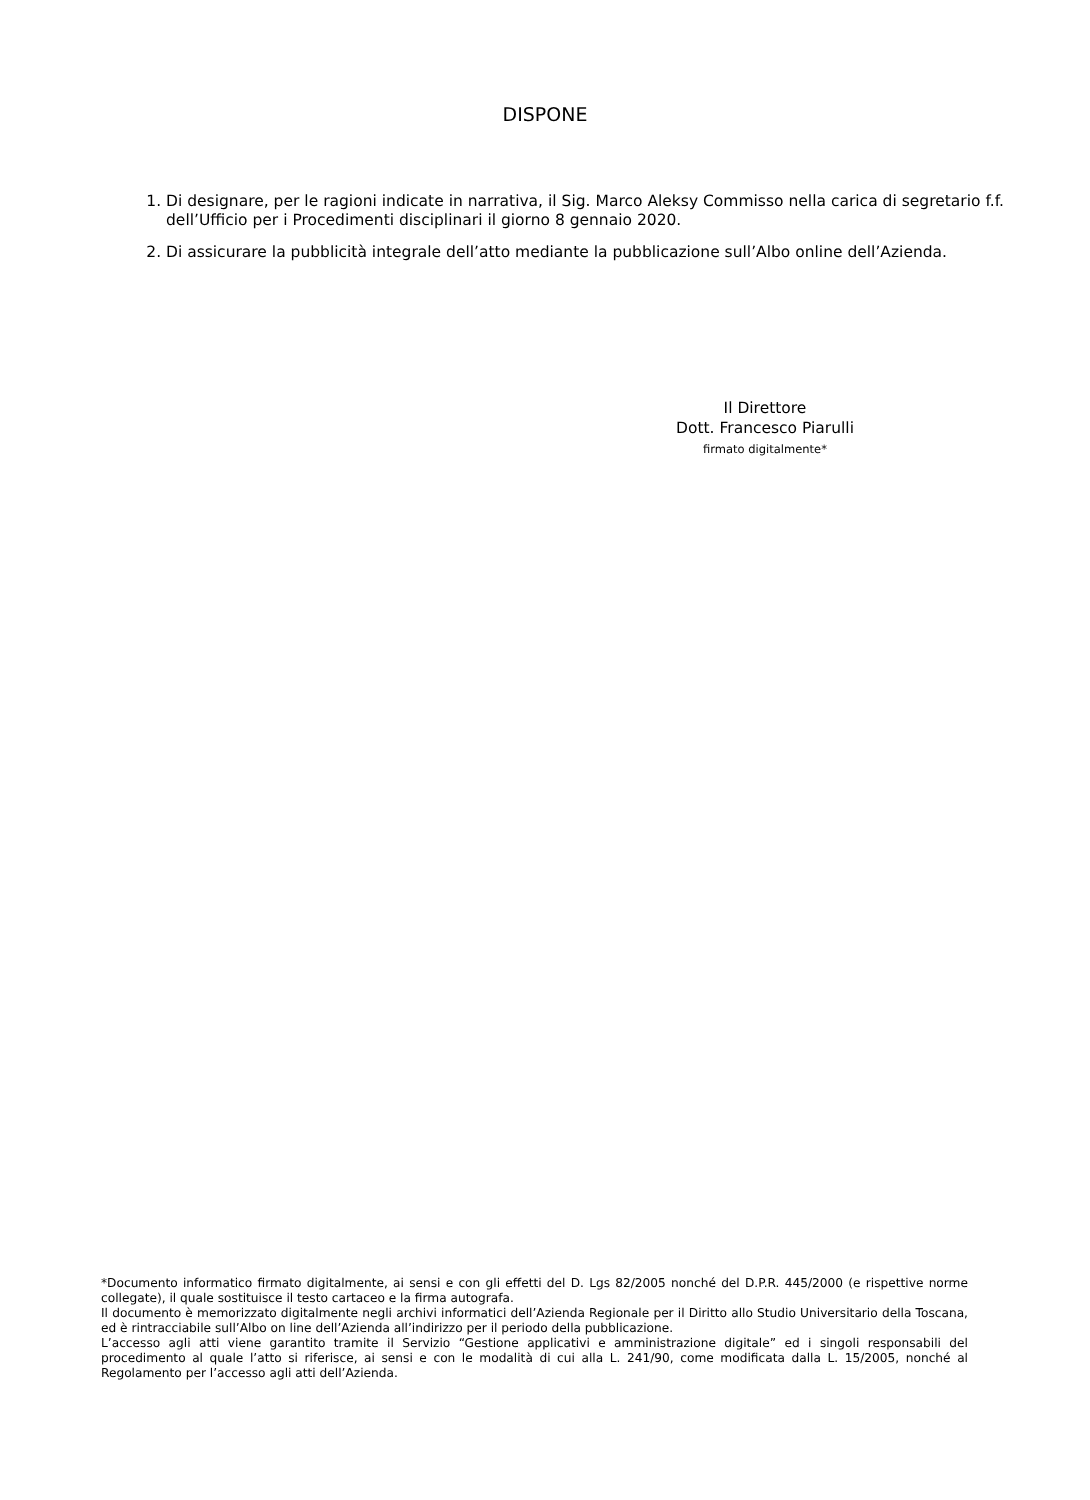DISPONE
1. Di designare, per le ragioni indicate in narrativa, il Sig. Marco Aleksy Commisso nella carica di segretario f.f. dell’Ufficio per i Procedimenti disciplinari il giorno 8 gennaio 2020.
2. Di assicurare la pubblicità integrale dell’atto mediante la pubblicazione sull’Albo online dell’Azienda.
Il Direttore
Dott. Francesco Piarulli
firmato digitalmente*
*Documento informatico firmato digitalmente, ai sensi e con gli effetti del D. Lgs 82/2005 nonché del D.P.R. 445/2000 (e rispettive norme collegate), il quale sostituisce il testo cartaceo e la firma autografa.
Il documento è memorizzato digitalmente negli archivi informatici dell’Azienda Regionale per il Diritto allo Studio Universitario della Toscana, ed è rintracciabile sull’Albo on line dell’Azienda all’indirizzo per il periodo della pubblicazione.
L’accesso agli atti viene garantito tramite il Servizio “Gestione applicativi e amministrazione digitale” ed i singoli responsabili del procedimento al quale l’atto si riferisce, ai sensi e con le modalità di cui alla L. 241/90, come modificata dalla L. 15/2005, nonché al Regolamento per l’accesso agli atti dell’Azienda.